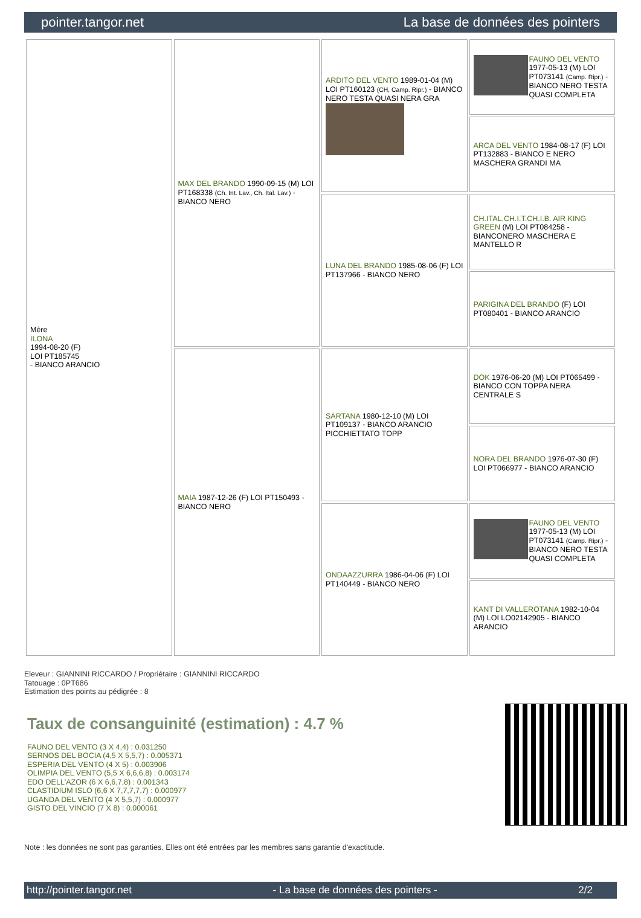pointer.tangor.net La base de données des pointers
| Mère ILONA 1994-08-20 (F) LOI PT185745 - BIANCO ARANCIO | MAX DEL BRANDO 1990-09-15 (M) LOI PT168338 (Ch. Int. Lav., Ch. Ital. Lav.) - BIANCO NERO | ARDITO DEL VENTO 1989-01-04 (M) LOI PT160123 (CH, Camp. Ripr.) - BIANCO NERO TESTA QUASI NERA GRA | FAUNO DEL VENTO 1977-05-13 (M) LOI PT073141 (Camp. Ripr.) - BIANCO NERO TESTA QUASI COMPLETA |
| | | | ARCA DEL VENTO 1984-08-17 (F) LOI PT132883 - BIANCO E NERO MASCHERA GRANDI MA |
| | | LUNA DEL BRANDO 1985-08-06 (F) LOI PT137966 - BIANCO NERO | CH.ITAL.CH.I.T.CH.I.B. AIR KING GREEN (M) LOI PT084258 - BIANCONERO MASCHERA E MANTELLO R |
| | | | PARIGINA DEL BRANDO (F) LOI PT080401 - BIANCO ARANCIO |
| | MAIA 1987-12-26 (F) LOI PT150493 - BIANCO NERO | SARTANA 1980-12-10 (M) LOI PT109137 - BIANCO ARANCIO PICCHIETTATO TOPP | DOK 1976-06-20 (M) LOI PT065499 - BIANCO CON TOPPA NERA CENTRALE S |
| | | | NORA DEL BRANDO 1976-07-30 (F) LOI PT066977 - BIANCO ARANCIO |
| | | ONDAAZZURRA 1986-04-06 (F) LOI PT140449 - BIANCO NERO | FAUNO DEL VENTO 1977-05-13 (M) LOI PT073141 (Camp. Ripr.) - BIANCO NERO TESTA QUASI COMPLETA |
| | | | KANT DI VALLEROTANA 1982-10-04 (M) LOI LO02142905 - BIANCO ARANCIO |
Eleveur : GIANNINI RICCARDO / Propriétaire : GIANNINI RICCARDO
Tatouage : 0PT686
Estimation des points au pédigrée : 8
Taux de consanguinité (estimation) : 4.7 %
FAUNO DEL VENTO (3 X 4,4) : 0.031250
SERNOS DEL BOCIA (4,5 X 5,5,7) : 0.005371
ESPERIA DEL VENTO (4 X 5) : 0.003906
OLIMPIA DEL VENTO (5,5 X 6,6,6,8) : 0.003174
EDO DELL'AZOR (6 X 6,6,7,8) : 0.001343
CLASTIDIUM ISLO (6,6 X 7,7,7,7,7) : 0.000977
UGANDA DEL VENTO (4 X 5,5,7) : 0.000977
GISTO DEL VINCIO (7 X 8) : 0.000061
Note : les données ne sont pas garanties. Elles ont été entrées par les membres sans garantie d'exactitude.
http://pointer.tangor.net - La base de données des pointers - 2/2